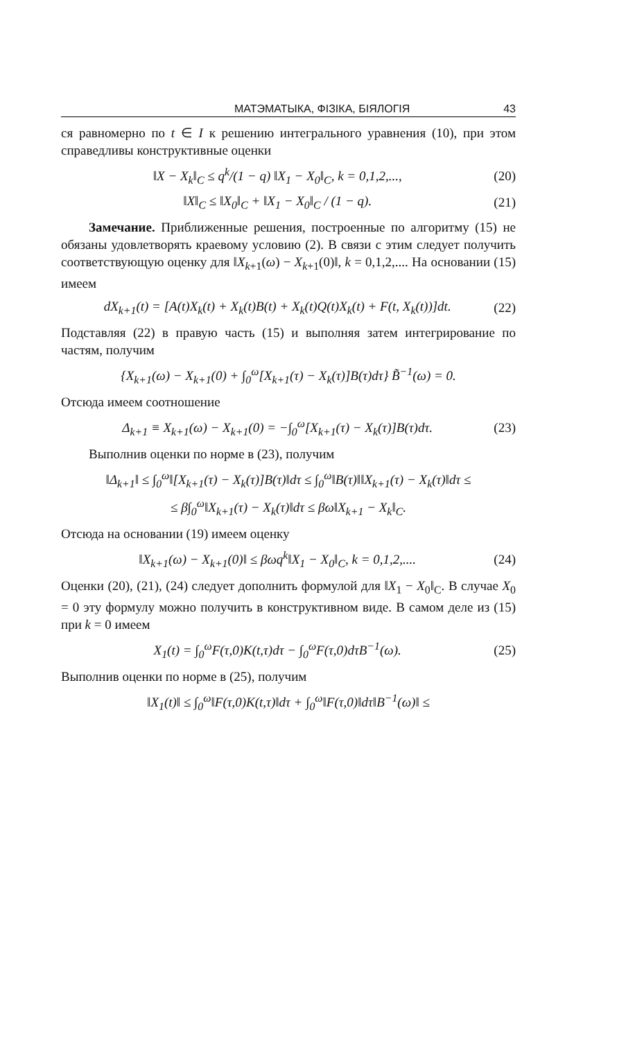МАТЭМАТЫКА, ФІЗІКА, БІЯЛОГІЯ 43
ся равномерно по t ∈ I к решению интегрального уравнения (10), при этом справедливы конструктивные оценки
‖X − X<sub>k</sub>‖<sub>C</sub> ≤ q<sup>k</sup>/(1 − q) ‖X<sub>1</sub> − X<sub>0</sub>‖<sub>C</sub>, k = 0,1,2,..., (20)
‖X‖<sub>C</sub> ≤ ‖X<sub>0</sub>‖<sub>C</sub> + ‖X<sub>1</sub> − X<sub>0</sub>‖<sub>C</sub> / (1 − q). (21)
Замечание. Приближенные решения, построенные по алгоритму (15) не обязаны удовлетворять краевому условию (2). В связи с этим следует получить соответствующую оценку для ‖X<sub>k+1</sub>(ω) − X<sub>k+1</sub>(0)‖, k = 0,1,2,.... На основании (15) имеем
dX<sub>k+1</sub>(t) = [A(t)X<sub>k</sub>(t) + X<sub>k</sub>(t)B(t) + X<sub>k</sub>(t)Q(t)X<sub>k</sub>(t) + F(t, X<sub>k</sub>(t))]dt. (22)
Подставляя (22) в правую часть (15) и выполняя затем интегрирование по частям, получим
{X<sub>k+1</sub>(ω) − X<sub>k+1</sub>(0) + ∫<sub>0</sub><sup>ω</sup>[X<sub>k+1</sub>(τ) − X<sub>k</sub>(τ)]B(τ)dτ} B̃<sup>−1</sup>(ω) = 0.
Отсюда имеем соотношение
Δ<sub>k+1</sub> ≡ X<sub>k+1</sub>(ω) − X<sub>k+1</sub>(0) = −∫<sub>0</sub><sup>ω</sup>[X<sub>k+1</sub>(τ) − X<sub>k</sub>(τ)]B(τ)dτ. (23)
Выполнив оценки по норме в (23), получим
‖Δ<sub>k+1</sub>‖ ≤ ∫<sub>0</sub><sup>ω</sup>‖[X<sub>k+1</sub>(τ) − X<sub>k</sub>(τ)]B(τ)‖dτ ≤ ∫<sub>0</sub><sup>ω</sup>‖B(τ)‖‖X<sub>k+1</sub>(τ) − X<sub>k</sub>(τ)‖dτ ≤
≤ β∫<sub>0</sub><sup>ω</sup>‖X<sub>k+1</sub>(τ) − X<sub>k</sub>(τ)‖dτ ≤ βω‖X<sub>k+1</sub> − X<sub>k</sub>‖<sub>C</sub>.
Отсюда на основании (19) имеем оценку
‖X<sub>k+1</sub>(ω) − X<sub>k+1</sub>(0)‖ ≤ βωq<sup>k</sup>‖X<sub>1</sub> − X<sub>0</sub>‖<sub>C</sub>, k = 0,1,2,.... (24)
Оценки (20), (21), (24) следует дополнить формулой для ‖X<sub>1</sub> − X<sub>0</sub>‖<sub>C</sub>. В случае X<sub>0</sub> = 0 эту формулу можно получить в конструктивном виде. В самом деле из (15) при k = 0 имеем
X<sub>1</sub>(t) = ∫<sub>0</sub><sup>ω</sup>F(τ,0)K(t,τ)dτ − ∫<sub>0</sub><sup>ω</sup>F(τ,0)dτB<sup>−1</sup>(ω). (25)
Выполнив оценки по норме в (25), получим
‖X<sub>1</sub>(t)‖ ≤ ∫<sub>0</sub><sup>ω</sup>‖F(τ,0)K(t,τ)‖dτ + ∫<sub>0</sub><sup>ω</sup>‖F(τ,0)‖dτ‖B<sup>−1</sup>(ω)‖ ≤